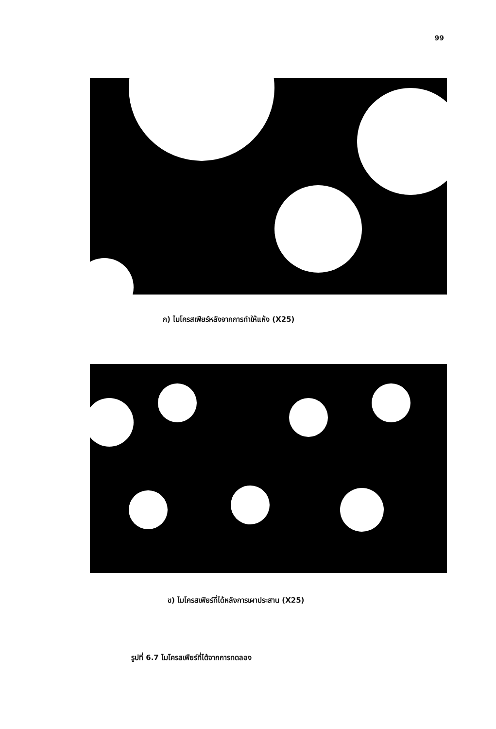99
ก) ไมโครสเฟียร์หลังจากการทำให้แห้ง (X25)
ข) ไมโครสเฟียร์ที่ได้หลังการเผาประสาน (X25)
รูปที่ 6.7 ไมโครสเฟียร์ที่ได้จากการทดลอง